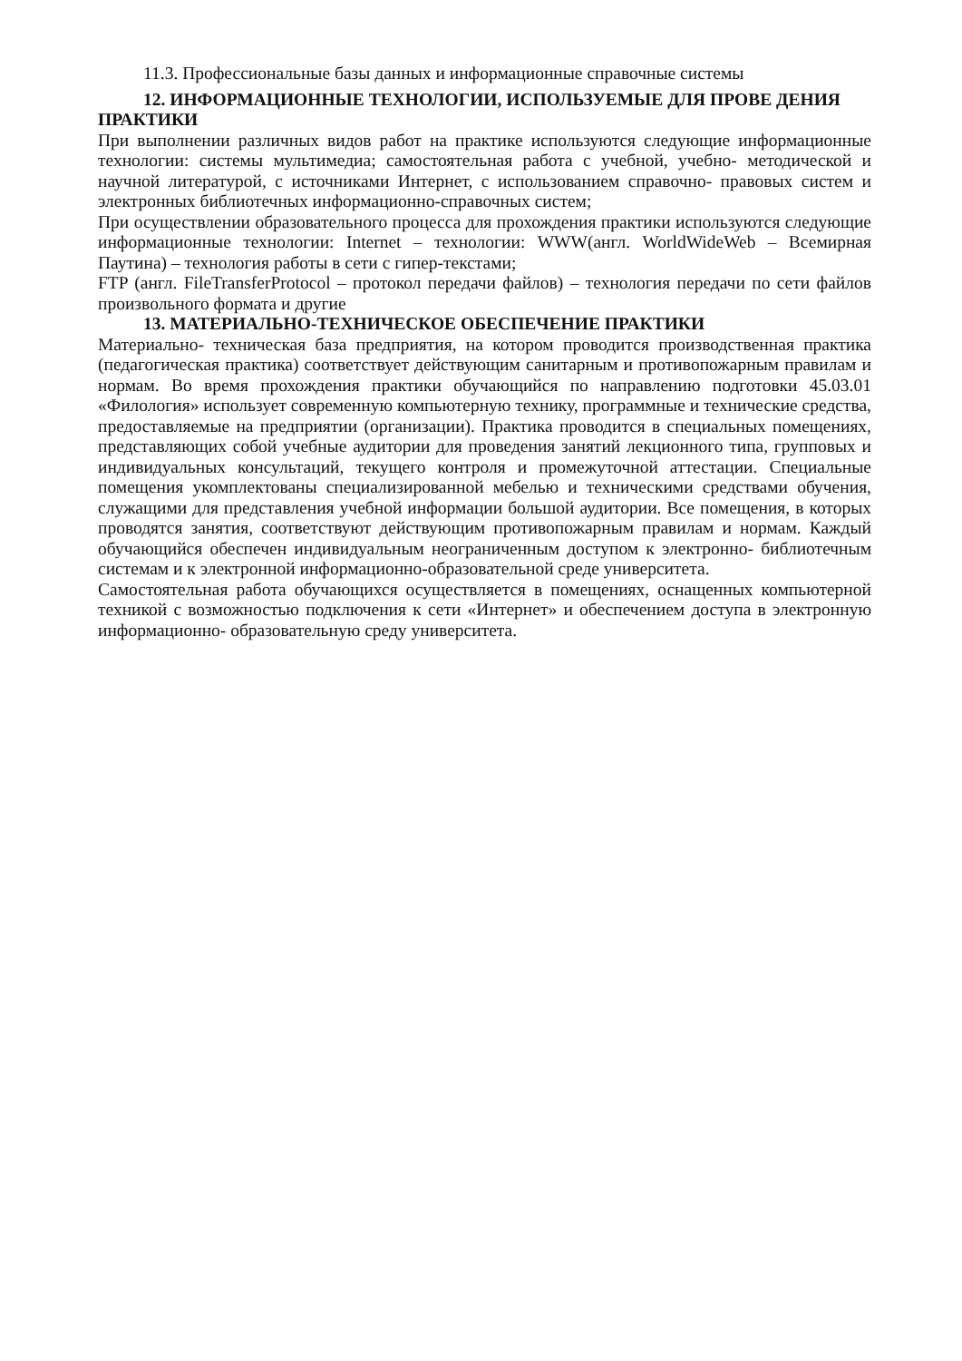11.3. Профессиональные базы данных и информационные справочные системы
12. ИНФОРМАЦИОННЫЕ ТЕХНОЛОГИИ, ИСПОЛЬЗУЕМЫЕ ДЛЯ ПРОВЕ ДЕНИЯ ПРАКТИКИ
При выполнении различных видов работ на практике используются следующие информационные технологии: системы мультимедиа; самостоятельная работа с учебной, учебно- методической и научной литературой, с источниками Интернет, с использованием справочно- правовых систем и электронных библиотечных информационно-справочных систем;
При осуществлении образовательного процесса для прохождения практики используются следующие информационные технологии: Internet – технологии: WWW(англ. WorldWideWeb – Всемирная Паутина) – технология работы в сети с гипер-текстами;
FTP (англ. FileTransferProtocol – протокол передачи файлов) – технология передачи по сети файлов произвольного формата и другие
13. МАТЕРИАЛЬНО-ТЕХНИЧЕСКОЕ ОБЕСПЕЧЕНИЕ ПРАКТИКИ
Материально- техническая база предприятия, на котором проводится производственная практика (педагогическая практика) соответствует действующим санитарным и противопожарным правилам и нормам. Во время прохождения практики обучающийся по направлению подготовки 45.03.01 «Филология» использует современную компьютерную технику, программные и технические средства, предоставляемые на предприятии (организации). Практика проводится в специальных помещениях, представляющих собой учебные аудитории для проведения занятий лекционного типа, групповых и индивидуальных консультаций, текущего контроля и промежуточной аттестации. Специальные помещения укомплектованы специализированной мебелью и техническими средствами обучения, служащими для представления учебной информации большой аудитории. Все помещения, в которых проводятся занятия, соответствуют действующим противопожарным правилам и нормам. Каждый обучающийся обеспечен индивидуальным неограниченным доступом к электронно- библиотечным системам и к электронной информационно-образовательной среде университета.
Самостоятельная работа обучающихся осуществляется в помещениях, оснащенных компьютерной техникой с возможностью подключения к сети «Интернет» и обеспечением доступа в электронную информационно- образовательную среду университета.